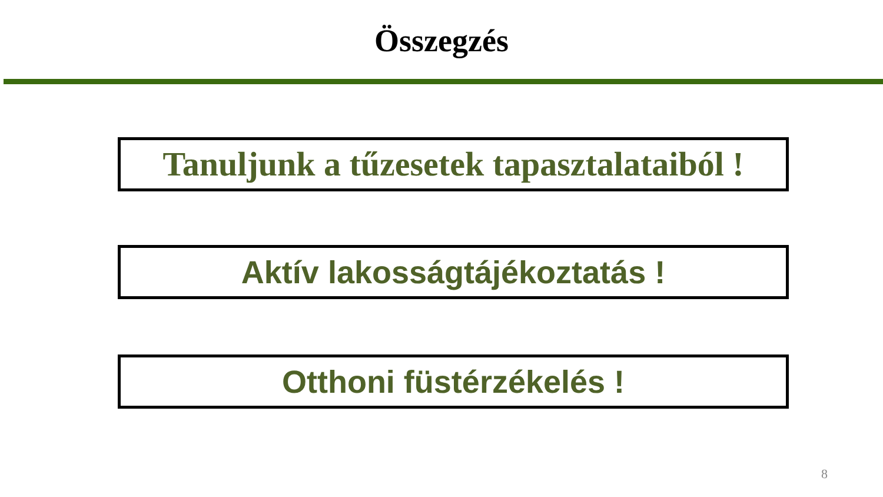Összegzés
Tanuljunk a tűzesetek tapasztalataiból !
Aktív lakosságtájékoztatás !
Otthoni füstérzékelés !
8